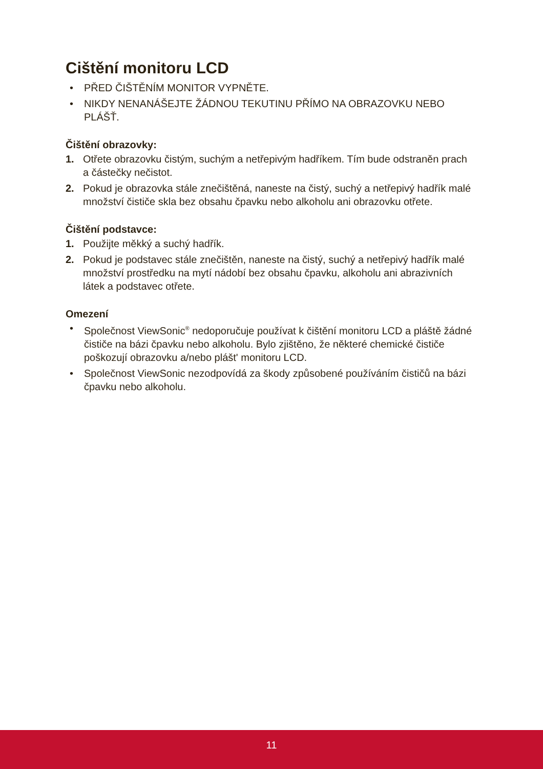Cištění monitoru LCD
• PŘED ČIŠTĚNÍM MONITOR VYPNĚTE.
• NIKDY NENANÁŠEJTE ŽÁDNOU TEKUTINU PŘÍMO NA OBRAZOVKU NEBO PLÁŠŤ.
Čištění obrazovky:
1. Otřete obrazovku čistým, suchým a netřepivým hadříkem. Tím bude odstraněn prach a částečky nečistot.
2. Pokud je obrazovka stále znečištěná, naneste na čistý, suchý a netřepivý hadřík malé množství čističe skla bez obsahu čpavku nebo alkoholu ani obrazovku otřete.
Čištění podstavce:
1. Použijte měkký a suchý hadřík.
2. Pokud je podstavec stále znečištěn, naneste na čistý, suchý a netřepivý hadřík malé množství prostředku na mytí nádobí bez obsahu čpavku, alkoholu ani abrazivních látek a podstavec otřete.
Omezení
• Společnost ViewSonic<sup>®</sup> nedoporučuje používat k čištění monitoru LCD a pláště žádné čističe na bázi čpavku nebo alkoholu. Bylo zjištěno, že některé chemické čističe poškozují obrazovku a/nebo plášt' monitoru LCD.
• Společnost ViewSonic nezodpovídá za škody způsobené používáním čističů na bázi čpavku nebo alkoholu.
11